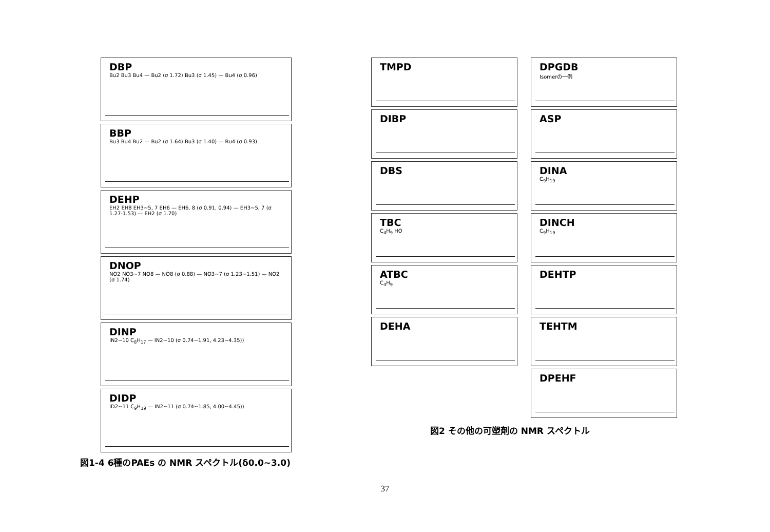DBP
Bu2 Bu3 Bu4 — Bu2 (σ 1.72) Bu3 (σ 1.45) — Bu4 (σ 0.96)
BBP
Bu3 Bu4 Bu2 — Bu2 (σ 1.64) Bu3 (σ 1.40) — Bu4 (σ 0.93)
DEHP
EH2 EH8 EH3~5, 7 EH6 — EH6, 8 (σ 0.91, 0.94) — EH3~5, 7 (σ 1.27-1.53) — EH2 (σ 1.70)
DNOP
NO2 NO3~7 NO8 — NO8 (σ 0.88) — NO3~7 (σ 1.23~1.51) — NO2 (σ 1.74)
DINP
IN2~10 C<sub>8</sub>H<sub>17</sub> — IN2~10 (σ 0.74~1.91, 4.23~4.35))
DIDP
ID2~11 C<sub>9</sub>H<sub>19</sub> — IN2~11 (σ 0.74~1.85, 4.00~4.45))
図1-4 6種のPAEs の NMR スペクトル(δ0.0~3.0)
TMPD
DPGDB
Isomerの一例
DIBP
ASP
DBS
DINA
C<sub>9</sub>H<sub>19</sub>
TBC
C<sub>4</sub>H<sub>9</sub> HO
DINCH
C<sub>9</sub>H<sub>19</sub>
ATBC
C<sub>4</sub>H<sub>9</sub>
DEHTP
DEHA
TEHTM
DPEHF
図2 その他の可塑剤の NMR スペクトル
37